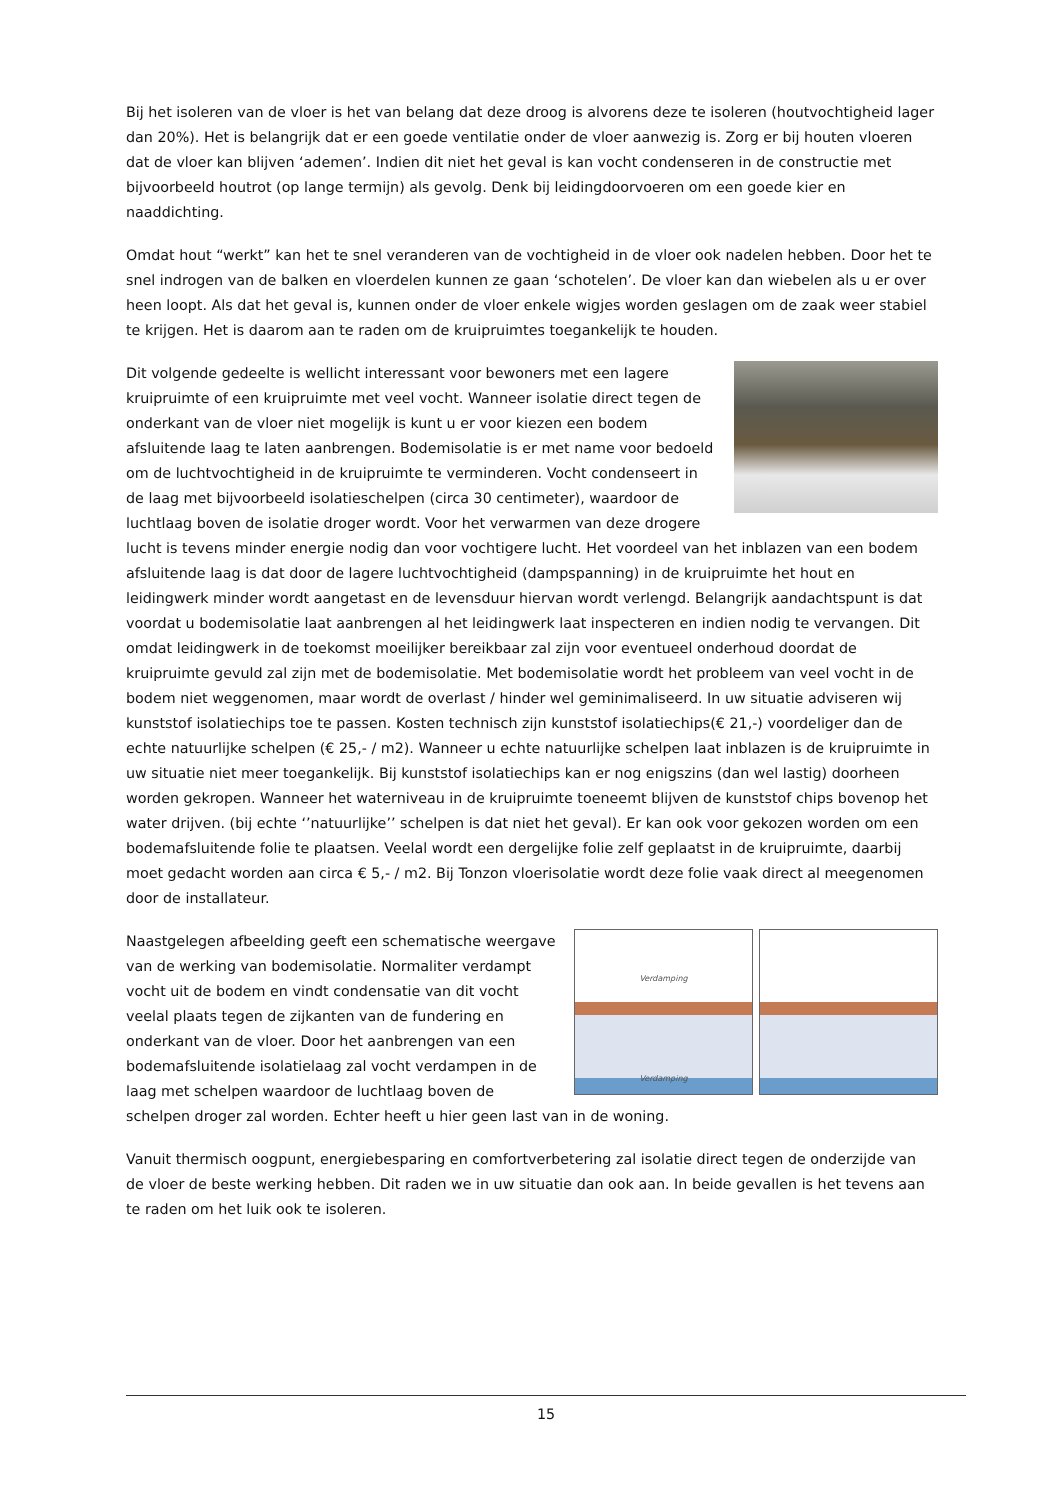Bij het isoleren van de vloer is het van belang dat deze droog is alvorens deze te isoleren (houtvochtigheid lager dan 20%). Het is belangrijk dat er een goede ventilatie onder de vloer aanwezig is. Zorg er bij houten vloeren dat de vloer kan blijven ‘ademen’. Indien dit niet het geval is kan vocht condenseren in de constructie met bijvoorbeeld houtrot (op lange termijn) als gevolg. Denk bij leidingdoorvoeren om een goede kier en naaddichting.
Omdat hout “werkt” kan het te snel veranderen van de vochtigheid in de vloer ook nadelen hebben. Door het te snel indrogen van de balken en vloerdelen kunnen ze gaan ‘schotelen’. De vloer kan dan wiebelen als u er over heen loopt. Als dat het geval is, kunnen onder de vloer enkele wigjes worden geslagen om de zaak weer stabiel te krijgen. Het is daarom aan te raden om de kruipruimtes toegankelijk te houden.
Dit volgende gedeelte is wellicht interessant voor bewoners met een lagere kruipruimte of een kruipruimte met veel vocht. Wanneer isolatie direct tegen de onderkant van de vloer niet mogelijk is kunt u er voor kiezen een bodem afsluitende laag te laten aanbrengen. Bodemisolatie is er met name voor bedoeld om de luchtvochtigheid in de kruipruimte te verminderen. Vocht condenseert in de laag met bijvoorbeeld isolatieschelpen (circa 30 centimeter), waardoor de luchtlaag boven de isolatie droger wordt. Voor het verwarmen van deze drogere lucht is tevens minder energie nodig dan voor vochtigere lucht. Het voordeel van het inblazen van een bodem afsluitende laag is dat door de lagere luchtvochtigheid (dampspanning) in de kruipruimte het hout en leidingwerk minder wordt aangetast en de levensduur hiervan wordt verlengd. Belangrijk aandachtspunt is dat voordat u bodemisolatie laat aanbrengen al het leidingwerk laat inspecteren en indien nodig te vervangen. Dit omdat leidingwerk in de toekomst moeilijker bereikbaar zal zijn voor eventueel onderhoud doordat de kruipruimte gevuld zal zijn met de bodemisolatie. Met bodemisolatie wordt het probleem van veel vocht in de bodem niet weggenomen, maar wordt de overlast / hinder wel geminimaliseerd. In uw situatie adviseren wij kunststof isolatiechips toe te passen. Kosten technisch zijn kunststof isolatiechips(€ 21,-) voordeliger dan de echte natuurlijke schelpen (€ 25,- / m2). Wanneer u echte natuurlijke schelpen laat inblazen is de kruipruimte in uw situatie niet meer toegankelijk. Bij kunststof isolatiechips kan er nog enigszins (dan wel lastig) doorheen worden gekropen. Wanneer het waterniveau in de kruipruimte toeneemt blijven de kunststof chips bovenop het water drijven. (bij echte ‘’natuurlijke’’ schelpen is dat niet het geval). Er kan ook voor gekozen worden om een bodemafsluitende folie te plaatsen. Veelal wordt een dergelijke folie zelf geplaatst in de kruipruimte, daarbij moet gedacht worden aan circa € 5,- / m2. Bij Tonzon vloerisolatie wordt deze folie vaak direct al meegenomen door de installateur.
Verdamping
Verdamping
Naastgelegen afbeelding geeft een schematische weergave van de werking van bodemisolatie. Normaliter verdampt vocht uit de bodem en vindt condensatie van dit vocht veelal plaats tegen de zijkanten van de fundering en onderkant van de vloer. Door het aanbrengen van een bodemafsluitende isolatielaag zal vocht verdampen in de laag met schelpen waardoor de luchtlaag boven de schelpen droger zal worden. Echter heeft u hier geen last van in de woning.
Vanuit thermisch oogpunt, energiebesparing en comfortverbetering zal isolatie direct tegen de onderzijde van de vloer de beste werking hebben. Dit raden we in uw situatie dan ook aan. In beide gevallen is het tevens aan te raden om het luik ook te isoleren.
15